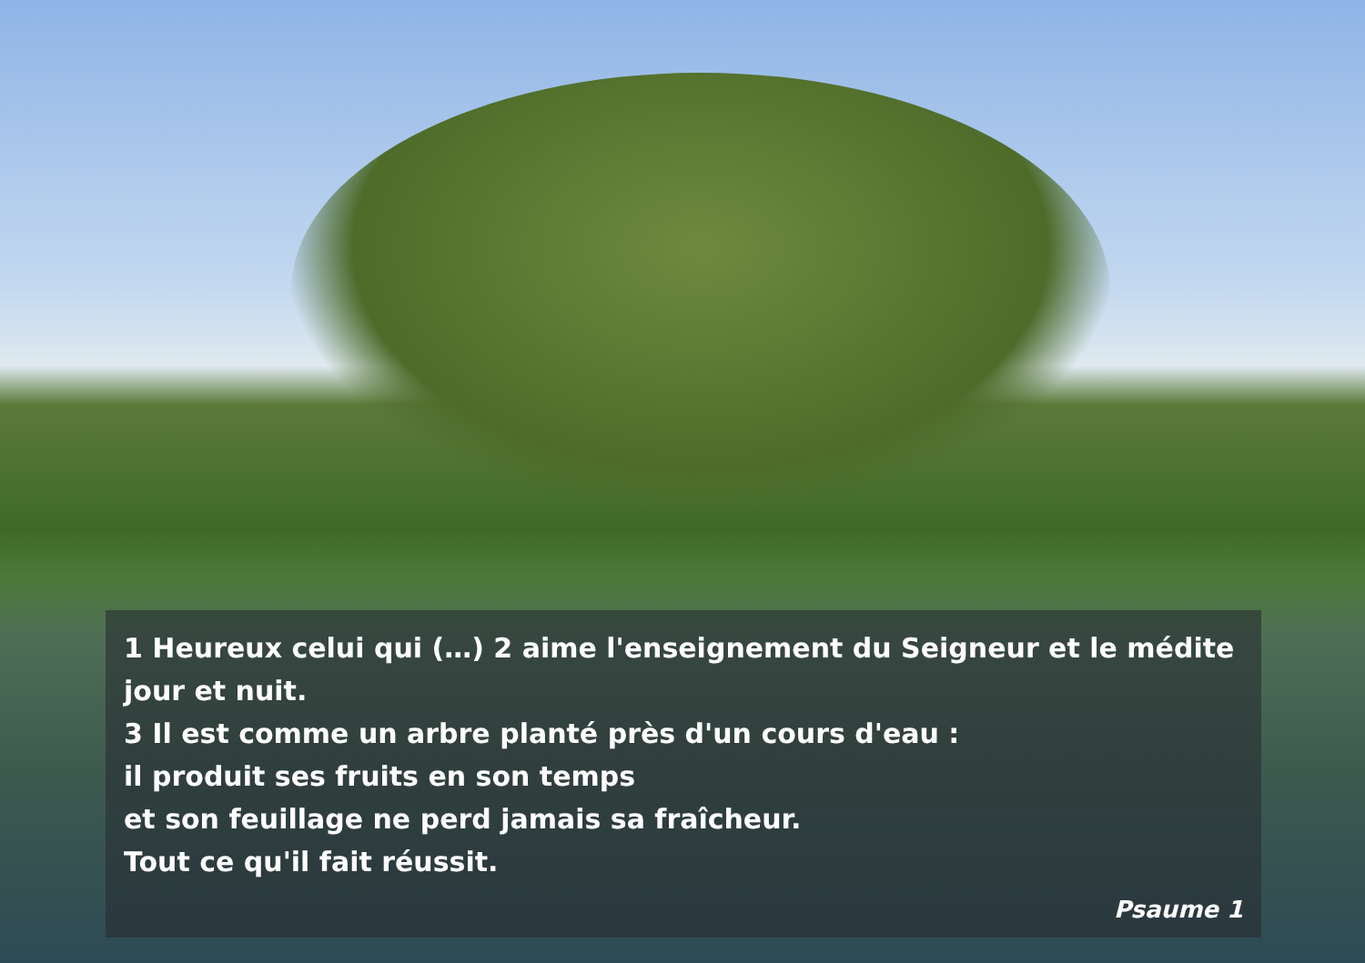1 Heureux celui qui (…) 2 aime l'enseignement du Seigneur et le médite jour et nuit.
3 Il est comme un arbre planté près d'un cours d'eau :
il produit ses fruits en son temps
et son feuillage ne perd jamais sa fraîcheur.
Tout ce qu'il fait réussit.
Psaume 1